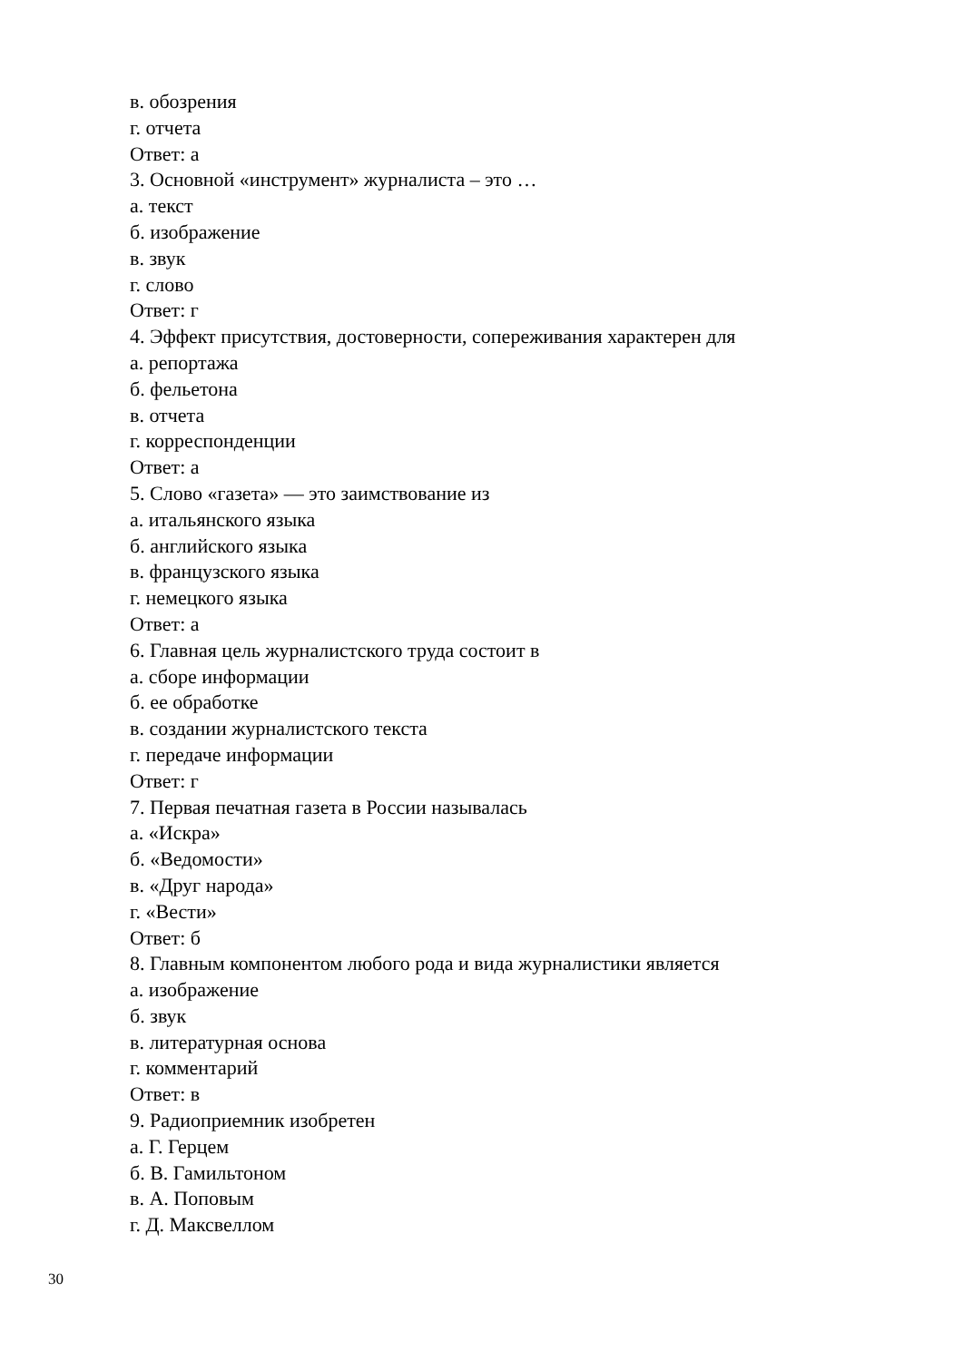в. обозрения
г. отчета
Ответ: а
3. Основной «инструмент» журналиста – это …
а. текст
б. изображение
в. звук
г. слово
Ответ: г
4. Эффект присутствия, достоверности, сопереживания характерен для
а. репортажа
б. фельетона
в. отчета
г. корреспонденции
Ответ: а
5. Слово «газета» — это заимствование из
а. итальянского языка
б. английского языка
в. французского языка
г. немецкого языка
Ответ: а
6. Главная цель журналистского труда состоит в
а. сборе информации
б. ее обработке
в. создании журналистского текста
г. передаче информации
Ответ: г
7. Первая печатная газета в России называлась
а. «Искра»
б. «Ведомости»
в. «Друг народа»
г. «Вести»
Ответ: б
8. Главным компонентом любого рода и вида журналистики является
а. изображение
б. звук
в. литературная основа
г. комментарий
Ответ: в
9. Радиоприемник изобретен
а. Г. Герцем
б. В. Гамильтоном
в. А. Поповым
г. Д. Максвеллом
30